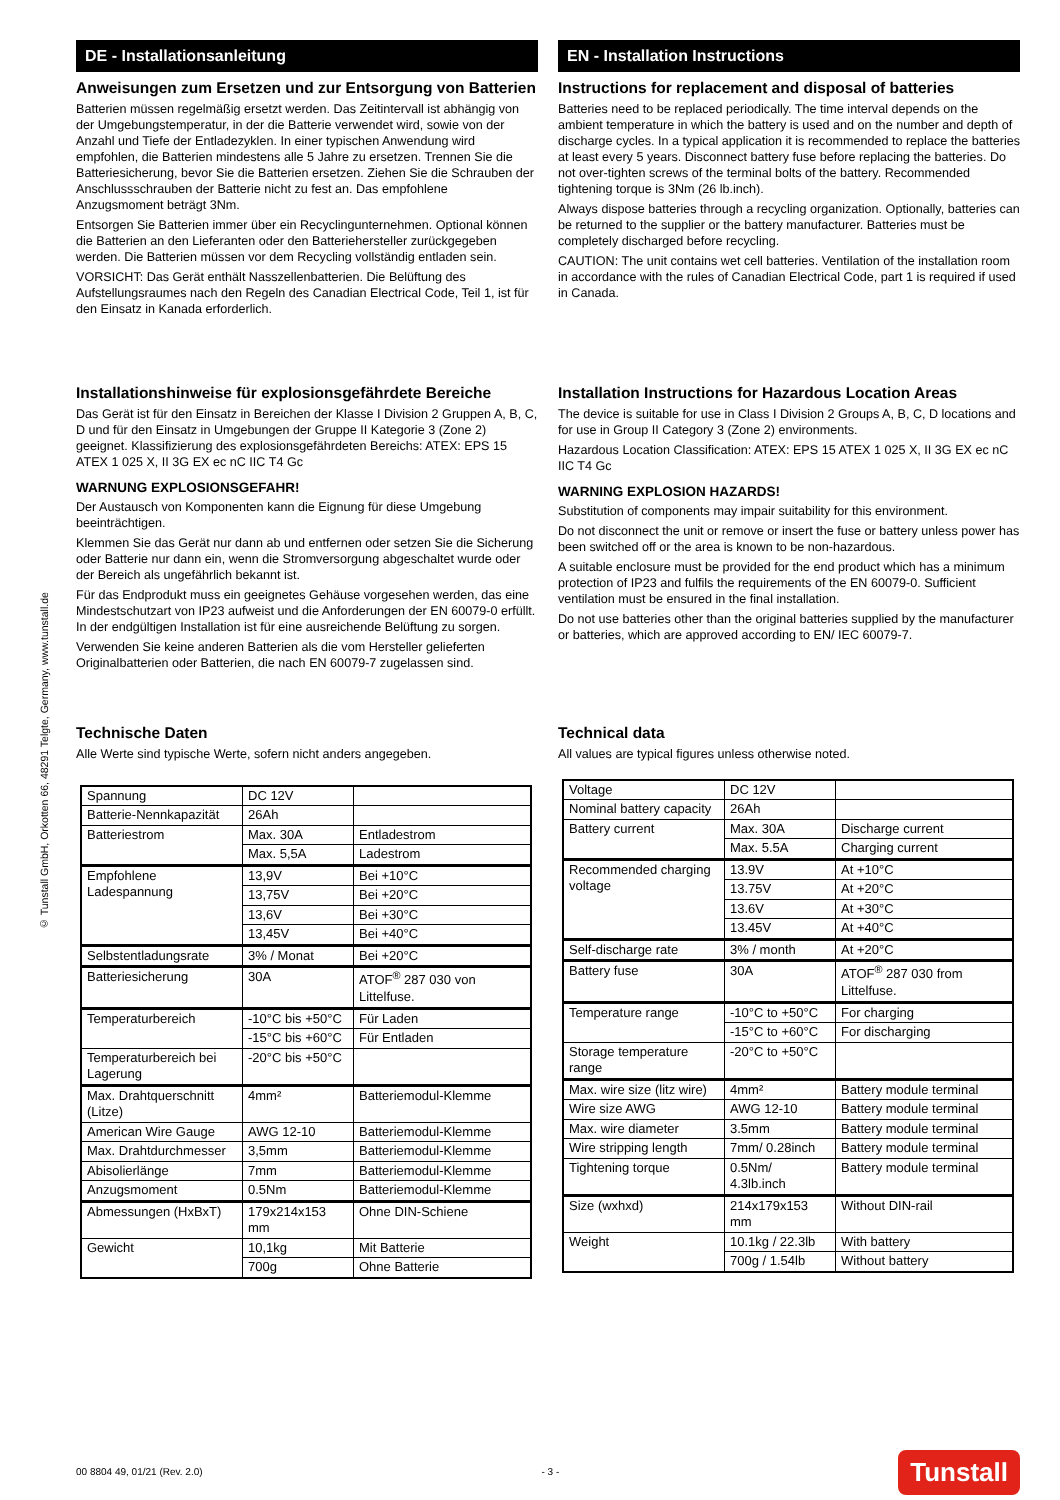© Tunstall GmbH, Orkotten 66, 48291 Telgte, Germany, www.tunstall.de
DE - Installationsanleitung
Anweisungen zum Ersetzen und zur Entsorgung von Batterien
Batterien müssen regelmäßig ersetzt werden. Das Zeitintervall ist abhängig von der Umgebungstemperatur, in der die Batterie verwendet wird, sowie von der Anzahl und Tiefe der Entladezyklen. In einer typischen Anwendung wird empfohlen, die Batterien mindestens alle 5 Jahre zu ersetzen. Trennen Sie die Batteriesicherung, bevor Sie die Batterien ersetzen. Ziehen Sie die Schrauben der Anschlussschrauben der Batterie nicht zu fest an. Das empfohlene Anzugsmoment beträgt 3Nm.
Entsorgen Sie Batterien immer über ein Recyclingunternehmen. Optional können die Batterien an den Lieferanten oder den Batteriehersteller zurückgegeben werden. Die Batterien müssen vor dem Recycling vollständig entladen sein.
VORSICHT: Das Gerät enthält Nasszellenbatterien. Die Belüftung des Aufstellungsraumes nach den Regeln des Canadian Electrical Code, Teil 1, ist für den Einsatz in Kanada erforderlich.
Installationshinweise für explosionsgefährdete Bereiche
Das Gerät ist für den Einsatz in Bereichen der Klasse I Division 2 Gruppen A, B, C, D und für den Einsatz in Umgebungen der Gruppe II Kategorie 3 (Zone 2) geeignet. Klassifizierung des explosionsgefährdeten Bereichs: ATEX: EPS 15 ATEX 1 025 X, II 3G EX ec nC IIC T4 Gc
WARNUNG EXPLOSIONSGEFAHR!
Der Austausch von Komponenten kann die Eignung für diese Umgebung beeinträchtigen.
Klemmen Sie das Gerät nur dann ab und entfernen oder setzen Sie die Sicherung oder Batterie nur dann ein, wenn die Stromversorgung abgeschaltet wurde oder der Bereich als ungefährlich bekannt ist.
Für das Endprodukt muss ein geeignetes Gehäuse vorgesehen werden, das eine Mindestschutzart von IP23 aufweist und die Anforderungen der EN 60079-0 erfüllt. In der endgültigen Installation ist für eine ausreichende Belüftung zu sorgen.
Verwenden Sie keine anderen Batterien als die vom Hersteller gelieferten Originalbatterien oder Batterien, die nach EN 60079-7 zugelassen sind.
Technische Daten
Alle Werte sind typische Werte, sofern nicht anders angegeben.
| Spannung | DC 12V | |
| Batterie-Nennkapazität | 26Ah | |
| Batteriestrom | Max. 30A | Entladestrom |
| | Max. 5,5A | Ladestrom |
| Empfohlene Ladespannung | 13,9V | Bei +10°C |
| | 13,75V | Bei +20°C |
| | 13,6V | Bei +30°C |
| | 13,45V | Bei +40°C |
| Selbstentladungsrate | 3% / Monat | Bei +20°C |
| Batteriesicherung | 30A | ATOF<sup>®</sup> 287 030 von Littelfuse. |
| Temperaturbereich | -10°C bis +50°C | Für Laden |
| | -15°C bis +60°C | Für Entladen |
| Temperaturbereich bei Lagerung | -20°C bis +50°C | |
| Max. Drahtquerschnitt (Litze) | 4mm² | Batteriemodul-Klemme |
| American Wire Gauge | AWG 12-10 | Batteriemodul-Klemme |
| Max. Drahtdurchmesser | 3,5mm | Batteriemodul-Klemme |
| Abisolierlänge | 7mm | Batteriemodul-Klemme |
| Anzugsmoment | 0.5Nm | Batteriemodul-Klemme |
| Abmessungen (HxBxT) | 179x214x153 mm | Ohne DIN-Schiene |
| Gewicht | 10,1kg | Mit Batterie |
| | 700g | Ohne Batterie |
EN - Installation Instructions
Instructions for replacement and disposal of batteries
Batteries need to be replaced periodically. The time interval depends on the ambient temperature in which the battery is used and on the number and depth of discharge cycles. In a typical application it is recommended to replace the batteries at least every 5 years. Disconnect battery fuse before replacing the batteries. Do not over-tighten screws of the terminal bolts of the battery. Recommended tightening torque is 3Nm (26 lb.inch).
Always dispose batteries through a recycling organization. Optionally, batteries can be returned to the supplier or the battery manufacturer. Batteries must be completely discharged before recycling.
CAUTION: The unit contains wet cell batteries. Ventilation of the installation room in accordance with the rules of Canadian Electrical Code, part 1 is required if used in Canada.
Installation Instructions for Hazardous Location Areas
The device is suitable for use in Class I Division 2 Groups A, B, C, D locations and for use in Group II Category 3 (Zone 2) environments.
Hazardous Location Classification: ATEX: EPS 15 ATEX 1 025 X, II 3G EX ec nC IIC T4 Gc
WARNING EXPLOSION HAZARDS!
Substitution of components may impair suitability for this environment.
Do not disconnect the unit or remove or insert the fuse or battery unless power has been switched off or the area is known to be non-hazardous.
A suitable enclosure must be provided for the end product which has a minimum protection of IP23 and fulfils the requirements of the EN 60079-0. Sufficient ventilation must be ensured in the final installation.
Do not use batteries other than the original batteries supplied by the manufacturer or batteries, which are approved according to EN/ IEC 60079-7.
Technical data
All values are typical figures unless otherwise noted.
| Voltage | DC 12V | |
| Nominal battery capacity | 26Ah | |
| Battery current | Max. 30A | Discharge current |
| | Max. 5.5A | Charging current |
| Recommended charging voltage | 13.9V | At +10°C |
| | 13.75V | At +20°C |
| | 13.6V | At +30°C |
| | 13.45V | At +40°C |
| Self-discharge rate | 3% / month | At +20°C |
| Battery fuse | 30A | ATOF<sup>®</sup> 287 030 from Littelfuse. |
| Temperature range | -10°C to +50°C | For charging |
| | -15°C to +60°C | For discharging |
| Storage temperature range | -20°C to +50°C | |
| Max. wire size (litz wire) | 4mm² | Battery module terminal |
| Wire size AWG | AWG 12-10 | Battery module terminal |
| Max. wire diameter | 3.5mm | Battery module terminal |
| Wire stripping length | 7mm/ 0.28inch | Battery module terminal |
| Tightening torque | 0.5Nm/ 4.3lb.inch | Battery module terminal |
| Size (wxhxd) | 214x179x153 mm | Without DIN-rail |
| Weight | 10.1kg / 22.3lb | With battery |
| | 700g / 1.54lb | Without battery |
00 8804 49, 01/21 (Rev. 2.0) - 3 - Tunstall